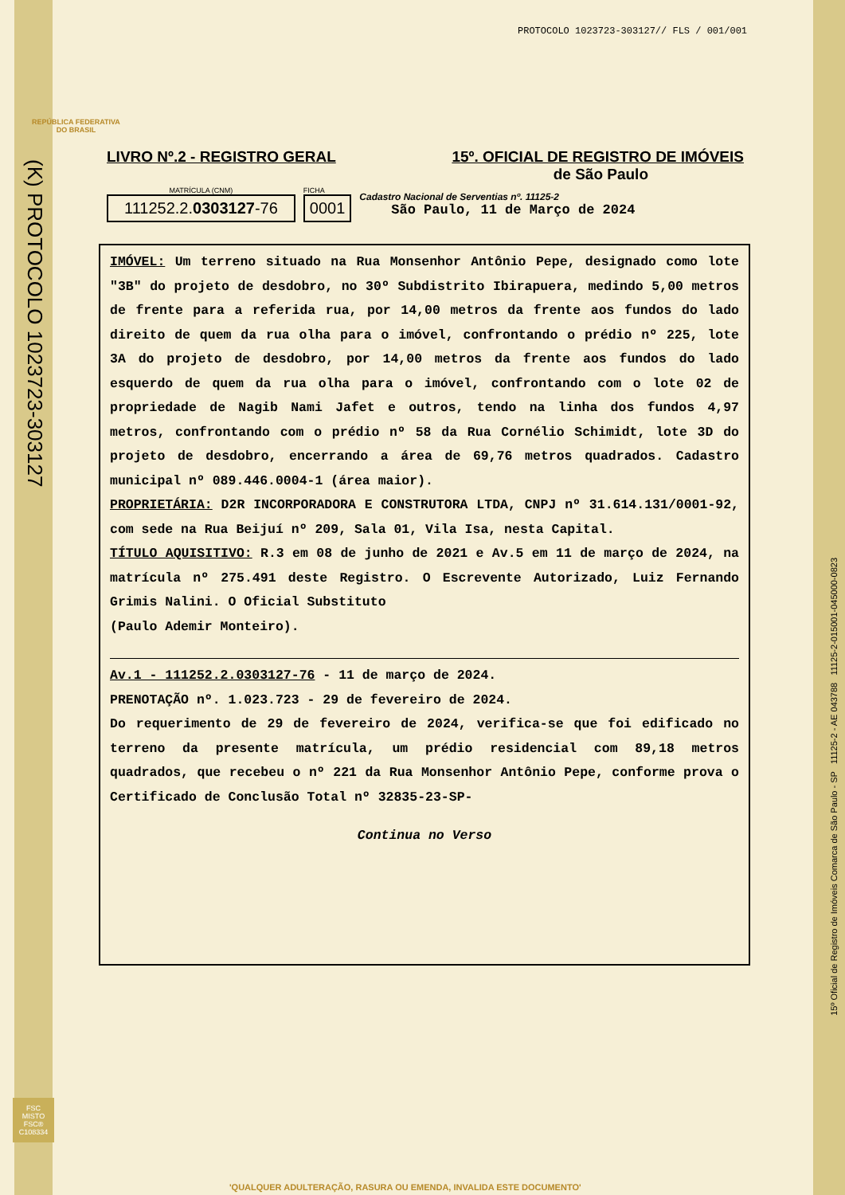PROTOCOLO 1023723-303127// FLS / 001/001
REPÚBLICA FEDERATIVA
DO BRASIL
(K) PROTOCOLO 1023723-303127
15º Oficial de Registro de Imóveis Comarca de São Paulo - SP 11125-2 - AE 043788 11125-2-015001-045000-0823
LIVRO Nº.2 - REGISTRO GERAL 15º. OFICIAL DE REGISTRO DE IMÓVEIS
de São Paulo
MATRÍCULA (CNM)
111252.2.0303127-76
FICHA
0001
Cadastro Nacional de Serventias nº. 11125-2
São Paulo, 11 de Março de 2024
IMÓVEL: Um terreno situado na Rua Monsenhor Antônio Pepe, designado como lote "3B" do projeto de desdobro, no 30º Subdistrito Ibirapuera, medindo 5,00 metros de frente para a referida rua, por 14,00 metros da frente aos fundos do lado direito de quem da rua olha para o imóvel, confrontando o prédio nº 225, lote 3A do projeto de desdobro, por 14,00 metros da frente aos fundos do lado esquerdo de quem da rua olha para o imóvel, confrontando com o lote 02 de propriedade de Nagib Nami Jafet e outros, tendo na linha dos fundos 4,97 metros, confrontando com o prédio nº 58 da Rua Cornélio Schimidt, lote 3D do projeto de desdobro, encerrando a área de 69,76 metros quadrados. Cadastro municipal nº 089.446.0004-1 (área maior).
PROPRIETÁRIA: D2R INCORPORADORA E CONSTRUTORA LTDA, CNPJ nº 31.614.131/0001-92, com sede na Rua Beijuí nº 209, Sala 01, Vila Isa, nesta Capital.
TÍTULO AQUISITIVO: R.3 em 08 de junho de 2021 e Av.5 em 11 de março de 2024, na matrícula nº 275.491 deste Registro. O Escrevente Autorizado, Luiz Fernando Grimis Nalini. O Oficial Substituto
(Paulo Ademir Monteiro).
Av.1 - 111252.2.0303127-76 - 11 de março de 2024.
PRENOTAÇÃO nº. 1.023.723 - 29 de fevereiro de 2024.
Do requerimento de 29 de fevereiro de 2024, verifica-se que foi edificado no terreno da presente matrícula, um prédio residencial com 89,18 metros quadrados, que recebeu o nº 221 da Rua Monsenhor Antônio Pepe, conforme prova o Certificado de Conclusão Total nº 32835-23-SP-
Continua no Verso
FSC
MISTO
FSC® C108334
'QUALQUER ADULTERAÇÃO, RASURA OU EMENDA, INVALIDA ESTE DOCUMENTO'